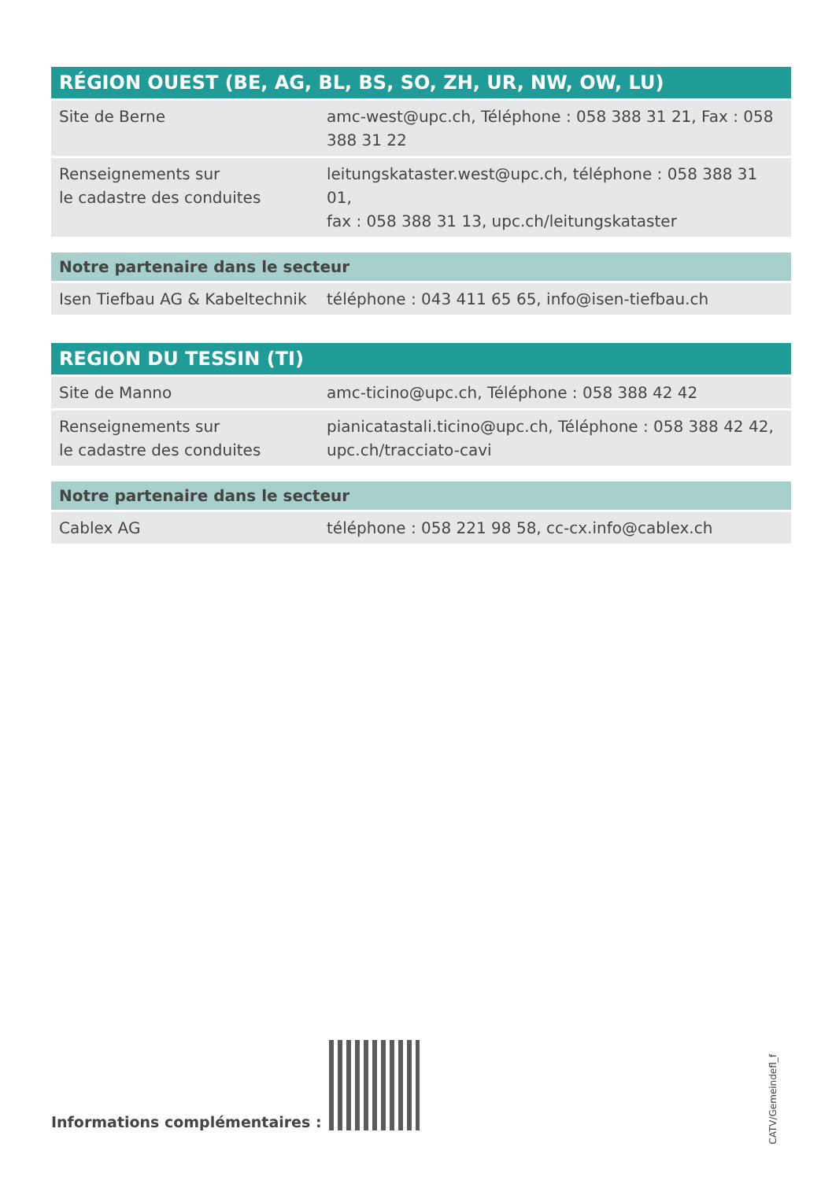| RÉGION OUEST (BE, AG, BL, BS, SO, ZH, UR, NW, OW, LU) | |
| --- | --- |
| Site de Berne | amc-west@upc.ch, Téléphone : 058 388 31 21, Fax : 058 388 31 22 |
| Renseignements sur le cadastre des conduites | leitungskataster.west@upc.ch, téléphone : 058 388 31 01, fax : 058 388 31 13, upc.ch/leitungskataster |
| Notre partenaire dans le secteur | |
| --- | --- |
| Isen Tiefbau AG & Kabeltechnik | téléphone : 043 411 65 65, info@isen-tiefbau.ch |
| REGION DU TESSIN (TI) | |
| --- | --- |
| Site de Manno | amc-ticino@upc.ch, Téléphone : 058 388 42 42 |
| Renseignements sur le cadastre des conduites | pianicatastali.ticino@upc.ch, Téléphone : 058 388 42 42, upc.ch/tracciato-cavi |
| Notre partenaire dans le secteur | |
| --- | --- |
| Cablex AG | téléphone : 058 221 98 58, cc-cx.info@cablex.ch |
Informations complémentaires :
CATV/Gemeindefl_f